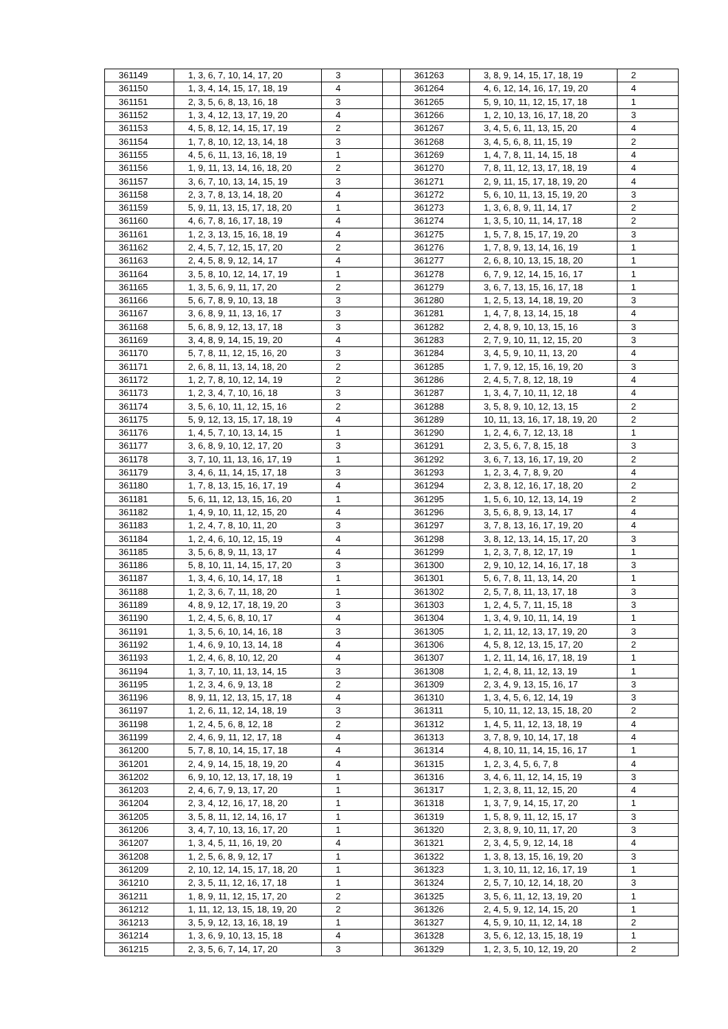| 361149 | 1, 3, 6, 7, 10, 14, 17, 20 | 3 | | 361263 | 3, 8, 9, 14, 15, 17, 18, 19 | 2 |
| 361150 | 1, 3, 4, 14, 15, 17, 18, 19 | 4 | | 361264 | 4, 6, 12, 14, 16, 17, 19, 20 | 4 |
| 361151 | 2, 3, 5, 6, 8, 13, 16, 18 | 3 | | 361265 | 5, 9, 10, 11, 12, 15, 17, 18 | 1 |
| 361152 | 1, 3, 4, 12, 13, 17, 19, 20 | 4 | | 361266 | 1, 2, 10, 13, 16, 17, 18, 20 | 3 |
| 361153 | 4, 5, 8, 12, 14, 15, 17, 19 | 2 | | 361267 | 3, 4, 5, 6, 11, 13, 15, 20 | 4 |
| 361154 | 1, 7, 8, 10, 12, 13, 14, 18 | 3 | | 361268 | 3, 4, 5, 6, 8, 11, 15, 19 | 2 |
| 361155 | 4, 5, 6, 11, 13, 16, 18, 19 | 1 | | 361269 | 1, 4, 7, 8, 11, 14, 15, 18 | 4 |
| 361156 | 1, 9, 11, 13, 14, 16, 18, 20 | 2 | | 361270 | 7, 8, 11, 12, 13, 17, 18, 19 | 4 |
| 361157 | 3, 6, 7, 10, 13, 14, 15, 19 | 3 | | 361271 | 2, 9, 11, 15, 17, 18, 19, 20 | 4 |
| 361158 | 2, 3, 7, 8, 13, 14, 18, 20 | 4 | | 361272 | 5, 6, 10, 11, 13, 15, 19, 20 | 3 |
| 361159 | 5, 9, 11, 13, 15, 17, 18, 20 | 1 | | 361273 | 1, 3, 6, 8, 9, 11, 14, 17 | 2 |
| 361160 | 4, 6, 7, 8, 16, 17, 18, 19 | 4 | | 361274 | 1, 3, 5, 10, 11, 14, 17, 18 | 2 |
| 361161 | 1, 2, 3, 13, 15, 16, 18, 19 | 4 | | 361275 | 1, 5, 7, 8, 15, 17, 19, 20 | 3 |
| 361162 | 2, 4, 5, 7, 12, 15, 17, 20 | 2 | | 361276 | 1, 7, 8, 9, 13, 14, 16, 19 | 1 |
| 361163 | 2, 4, 5, 8, 9, 12, 14, 17 | 4 | | 361277 | 2, 6, 8, 10, 13, 15, 18, 20 | 1 |
| 361164 | 3, 5, 8, 10, 12, 14, 17, 19 | 1 | | 361278 | 6, 7, 9, 12, 14, 15, 16, 17 | 1 |
| 361165 | 1, 3, 5, 6, 9, 11, 17, 20 | 2 | | 361279 | 3, 6, 7, 13, 15, 16, 17, 18 | 1 |
| 361166 | 5, 6, 7, 8, 9, 10, 13, 18 | 3 | | 361280 | 1, 2, 5, 13, 14, 18, 19, 20 | 3 |
| 361167 | 3, 6, 8, 9, 11, 13, 16, 17 | 3 | | 361281 | 1, 4, 7, 8, 13, 14, 15, 18 | 4 |
| 361168 | 5, 6, 8, 9, 12, 13, 17, 18 | 3 | | 361282 | 2, 4, 8, 9, 10, 13, 15, 16 | 3 |
| 361169 | 3, 4, 8, 9, 14, 15, 19, 20 | 4 | | 361283 | 2, 7, 9, 10, 11, 12, 15, 20 | 3 |
| 361170 | 5, 7, 8, 11, 12, 15, 16, 20 | 3 | | 361284 | 3, 4, 5, 9, 10, 11, 13, 20 | 4 |
| 361171 | 2, 6, 8, 11, 13, 14, 18, 20 | 2 | | 361285 | 1, 7, 9, 12, 15, 16, 19, 20 | 3 |
| 361172 | 1, 2, 7, 8, 10, 12, 14, 19 | 2 | | 361286 | 2, 4, 5, 7, 8, 12, 18, 19 | 4 |
| 361173 | 1, 2, 3, 4, 7, 10, 16, 18 | 3 | | 361287 | 1, 3, 4, 7, 10, 11, 12, 18 | 4 |
| 361174 | 3, 5, 6, 10, 11, 12, 15, 16 | 2 | | 361288 | 3, 5, 8, 9, 10, 12, 13, 15 | 2 |
| 361175 | 5, 9, 12, 13, 15, 17, 18, 19 | 4 | | 361289 | 10, 11, 13, 16, 17, 18, 19, 20 | 2 |
| 361176 | 1, 4, 5, 7, 10, 13, 14, 15 | 1 | | 361290 | 1, 2, 4, 6, 7, 12, 13, 18 | 1 |
| 361177 | 3, 6, 8, 9, 10, 12, 17, 20 | 3 | | 361291 | 2, 3, 5, 6, 7, 8, 15, 18 | 3 |
| 361178 | 3, 7, 10, 11, 13, 16, 17, 19 | 1 | | 361292 | 3, 6, 7, 13, 16, 17, 19, 20 | 2 |
| 361179 | 3, 4, 6, 11, 14, 15, 17, 18 | 3 | | 361293 | 1, 2, 3, 4, 7, 8, 9, 20 | 4 |
| 361180 | 1, 7, 8, 13, 15, 16, 17, 19 | 4 | | 361294 | 2, 3, 8, 12, 16, 17, 18, 20 | 2 |
| 361181 | 5, 6, 11, 12, 13, 15, 16, 20 | 1 | | 361295 | 1, 5, 6, 10, 12, 13, 14, 19 | 2 |
| 361182 | 1, 4, 9, 10, 11, 12, 15, 20 | 4 | | 361296 | 3, 5, 6, 8, 9, 13, 14, 17 | 4 |
| 361183 | 1, 2, 4, 7, 8, 10, 11, 20 | 3 | | 361297 | 3, 7, 8, 13, 16, 17, 19, 20 | 4 |
| 361184 | 1, 2, 4, 6, 10, 12, 15, 19 | 4 | | 361298 | 3, 8, 12, 13, 14, 15, 17, 20 | 3 |
| 361185 | 3, 5, 6, 8, 9, 11, 13, 17 | 4 | | 361299 | 1, 2, 3, 7, 8, 12, 17, 19 | 1 |
| 361186 | 5, 8, 10, 11, 14, 15, 17, 20 | 3 | | 361300 | 2, 9, 10, 12, 14, 16, 17, 18 | 3 |
| 361187 | 1, 3, 4, 6, 10, 14, 17, 18 | 1 | | 361301 | 5, 6, 7, 8, 11, 13, 14, 20 | 1 |
| 361188 | 1, 2, 3, 6, 7, 11, 18, 20 | 1 | | 361302 | 2, 5, 7, 8, 11, 13, 17, 18 | 3 |
| 361189 | 4, 8, 9, 12, 17, 18, 19, 20 | 3 | | 361303 | 1, 2, 4, 5, 7, 11, 15, 18 | 3 |
| 361190 | 1, 2, 4, 5, 6, 8, 10, 17 | 4 | | 361304 | 1, 3, 4, 9, 10, 11, 14, 19 | 1 |
| 361191 | 1, 3, 5, 6, 10, 14, 16, 18 | 3 | | 361305 | 1, 2, 11, 12, 13, 17, 19, 20 | 3 |
| 361192 | 1, 4, 6, 9, 10, 13, 14, 18 | 4 | | 361306 | 4, 5, 8, 12, 13, 15, 17, 20 | 2 |
| 361193 | 1, 2, 4, 6, 8, 10, 12, 20 | 4 | | 361307 | 1, 2, 11, 14, 16, 17, 18, 19 | 1 |
| 361194 | 1, 3, 7, 10, 11, 13, 14, 15 | 3 | | 361308 | 1, 2, 4, 8, 11, 12, 13, 19 | 1 |
| 361195 | 1, 2, 3, 4, 6, 9, 13, 18 | 2 | | 361309 | 2, 3, 4, 9, 13, 15, 16, 17 | 3 |
| 361196 | 8, 9, 11, 12, 13, 15, 17, 18 | 4 | | 361310 | 1, 3, 4, 5, 6, 12, 14, 19 | 3 |
| 361197 | 1, 2, 6, 11, 12, 14, 18, 19 | 3 | | 361311 | 5, 10, 11, 12, 13, 15, 18, 20 | 2 |
| 361198 | 1, 2, 4, 5, 6, 8, 12, 18 | 2 | | 361312 | 1, 4, 5, 11, 12, 13, 18, 19 | 4 |
| 361199 | 2, 4, 6, 9, 11, 12, 17, 18 | 4 | | 361313 | 3, 7, 8, 9, 10, 14, 17, 18 | 4 |
| 361200 | 5, 7, 8, 10, 14, 15, 17, 18 | 4 | | 361314 | 4, 8, 10, 11, 14, 15, 16, 17 | 1 |
| 361201 | 2, 4, 9, 14, 15, 18, 19, 20 | 4 | | 361315 | 1, 2, 3, 4, 5, 6, 7, 8 | 4 |
| 361202 | 6, 9, 10, 12, 13, 17, 18, 19 | 1 | | 361316 | 3, 4, 6, 11, 12, 14, 15, 19 | 3 |
| 361203 | 2, 4, 6, 7, 9, 13, 17, 20 | 1 | | 361317 | 1, 2, 3, 8, 11, 12, 15, 20 | 4 |
| 361204 | 2, 3, 4, 12, 16, 17, 18, 20 | 1 | | 361318 | 1, 3, 7, 9, 14, 15, 17, 20 | 1 |
| 361205 | 3, 5, 8, 11, 12, 14, 16, 17 | 1 | | 361319 | 1, 5, 8, 9, 11, 12, 15, 17 | 3 |
| 361206 | 3, 4, 7, 10, 13, 16, 17, 20 | 1 | | 361320 | 2, 3, 8, 9, 10, 11, 17, 20 | 3 |
| 361207 | 1, 3, 4, 5, 11, 16, 19, 20 | 4 | | 361321 | 2, 3, 4, 5, 9, 12, 14, 18 | 4 |
| 361208 | 1, 2, 5, 6, 8, 9, 12, 17 | 1 | | 361322 | 1, 3, 8, 13, 15, 16, 19, 20 | 3 |
| 361209 | 2, 10, 12, 14, 15, 17, 18, 20 | 1 | | 361323 | 1, 3, 10, 11, 12, 16, 17, 19 | 1 |
| 361210 | 2, 3, 5, 11, 12, 16, 17, 18 | 1 | | 361324 | 2, 5, 7, 10, 12, 14, 18, 20 | 3 |
| 361211 | 1, 8, 9, 11, 12, 15, 17, 20 | 2 | | 361325 | 3, 5, 6, 11, 12, 13, 19, 20 | 1 |
| 361212 | 1, 11, 12, 13, 15, 18, 19, 20 | 2 | | 361326 | 2, 4, 5, 9, 12, 14, 15, 20 | 1 |
| 361213 | 3, 5, 9, 12, 13, 16, 18, 19 | 1 | | 361327 | 4, 5, 9, 10, 11, 12, 14, 18 | 2 |
| 361214 | 1, 3, 6, 9, 10, 13, 15, 18 | 4 | | 361328 | 3, 5, 6, 12, 13, 15, 18, 19 | 1 |
| 361215 | 2, 3, 5, 6, 7, 14, 17, 20 | 3 | | 361329 | 1, 2, 3, 5, 10, 12, 19, 20 | 2 |